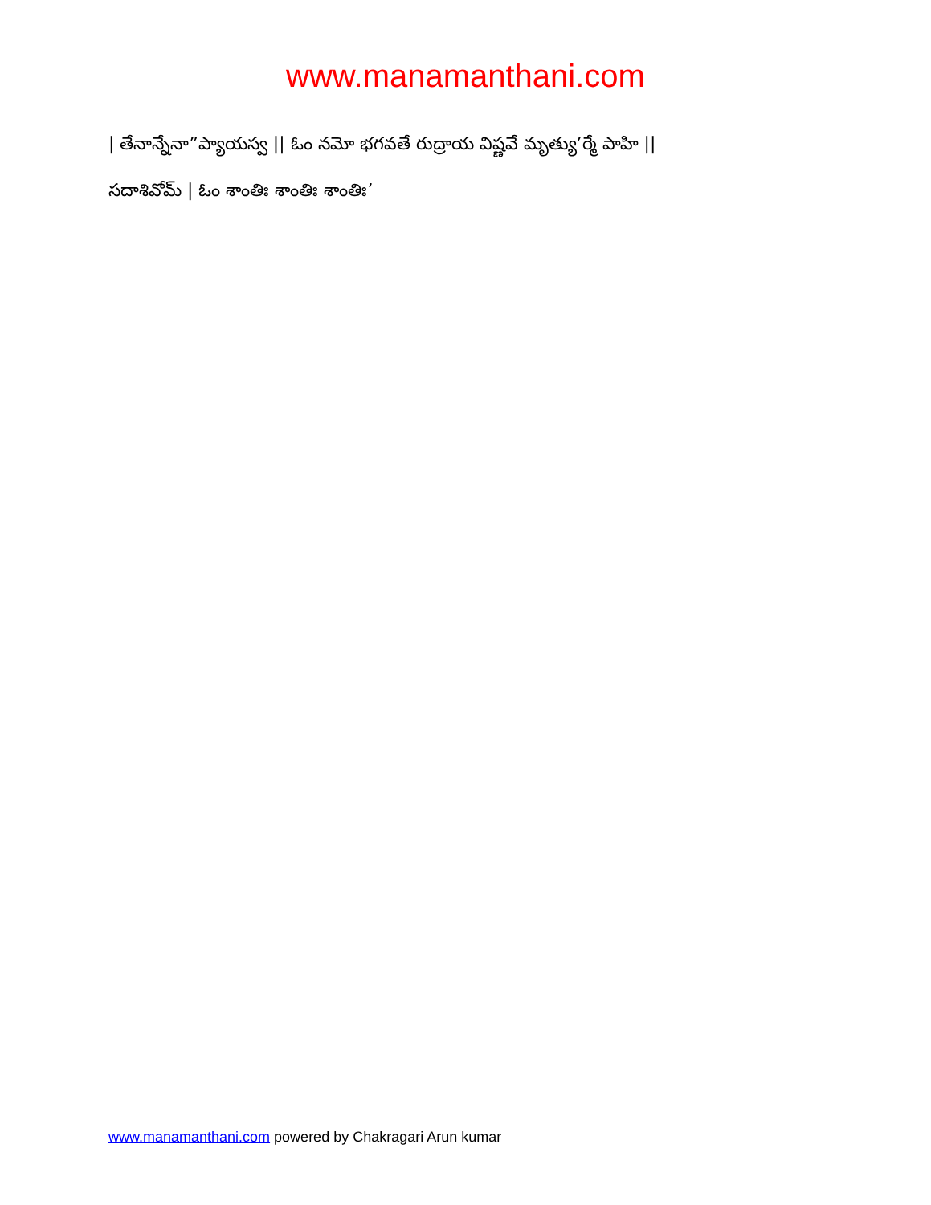www.manamanthani.com
| తేనాన్నేనా”ప్యాయస్వ || ఓం నమో భగవతే రుద్రాయ విష్ణవే మృత్యు’ర్మే పాహి ||
సదాశివోమ్ | ఓం శాంతిః శాంతిః శాంతిః’
www.manamanthani.com powered by Chakragari Arun kumar